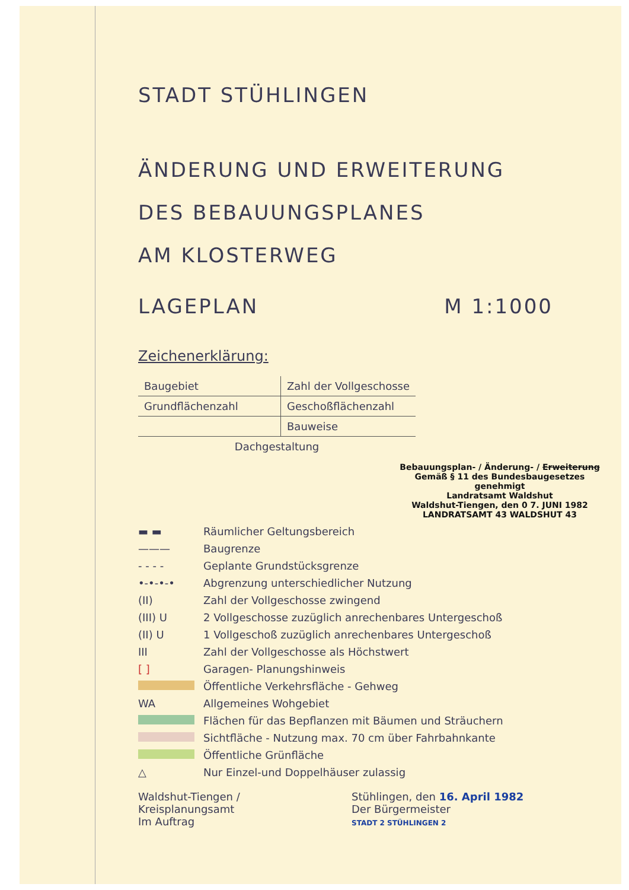STADT STÜHLINGEN
ÄNDERUNG UND ERWEITERUNG
DES BEBAUUNGSPLANES
AM KLOSTERWEG
LAGEPLAN M 1:1000
Zeichenerklärung:
| Baugebiet | Zahl der Vollgeschosse |
| Grundflächenzahl | Geschoßflächenzahl |
| | Bauweise |
| Dachgestaltung | |
Bebauungsplan- / Änderung- / Erweiterung
Gemäß § 11 des Bundesbaugesetzes
genehmigt
Landratsamt Waldshut
Waldshut-Tiengen, den 0 7. JUNI 1982
LANDRATSAMT 43 WALDSHUT 43
▬ ▬ Räumlicher Geltungsbereich
——— Baugrenze
- - - - Geplante Grundstücksgrenze
•-•-•-• Abgrenzung unterschiedlicher Nutzung
(II) Zahl der Vollgeschosse zwingend
(III) U 2 Vollgeschosse zuzüglich anrechenbares Untergeschoß
(II) U 1 Vollgeschoß zuzüglich anrechenbares Untergeschoß
III Zahl der Vollgeschosse als Höchstwert
[ ] Garagen- Planungshinweis
Öffentliche Verkehrsfläche - Gehweg
WA Allgemeines Wohgebiet
Flächen für das Bepflanzen mit Bäumen und Sträuchern
Sichtfläche - Nutzung max. 70 cm über Fahrbahnkante
Öffentliche Grünfläche
△ Nur Einzel-und Doppelhäuser zulassig
Waldshut-Tiengen /
Kreisplanungsamt
Im Auftrag
Stühlingen, den 16. April 1982
Der Bürgermeister
STADT 2 STÜHLINGEN 2